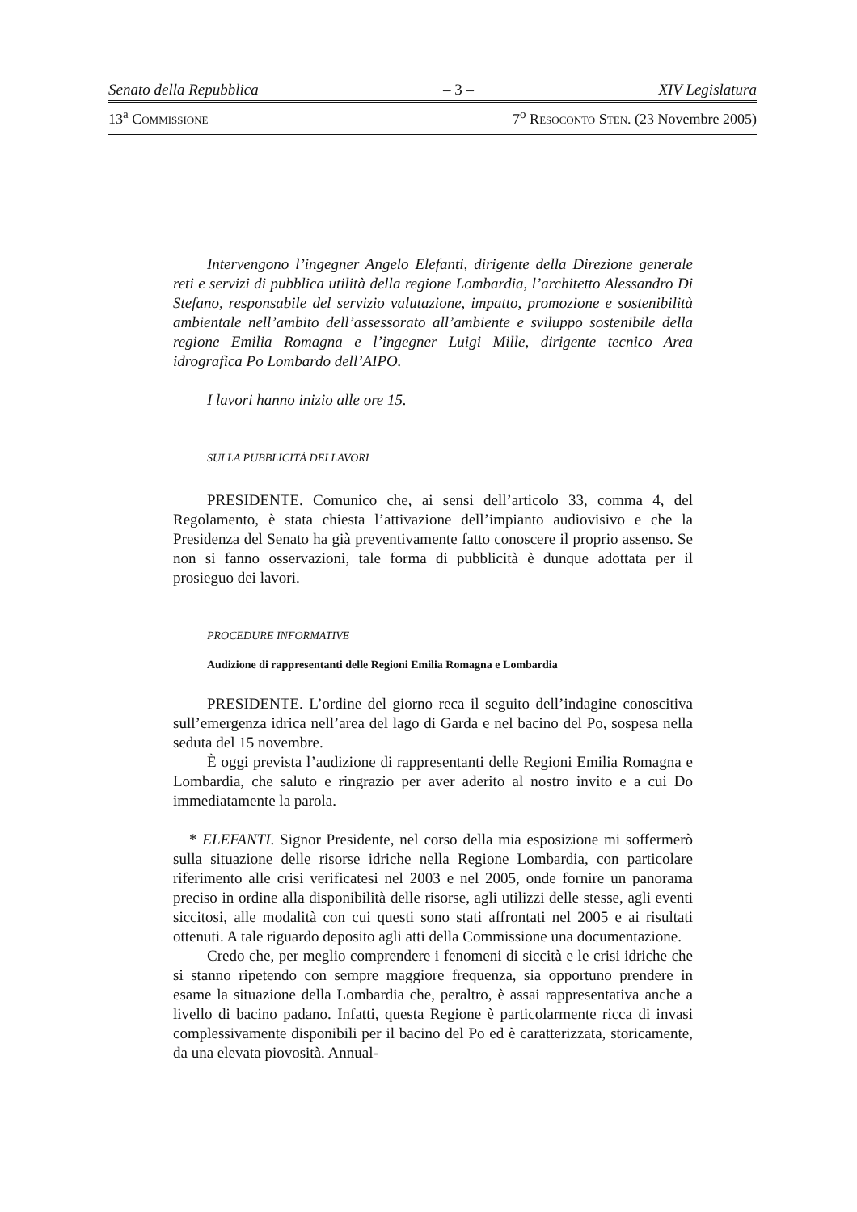Senato della Repubblica – 3 – XIV Legislatura
13<sup>a</sup> COMMISSIONE 7<sup>o</sup> RESOCONTO STEN. (23 Novembre 2005)
Intervengono l’ingegner Angelo Elefanti, dirigente della Direzione generale reti e servizi di pubblica utilità della regione Lombardia, l’architetto Alessandro Di Stefano, responsabile del servizio valutazione, impatto, promozione e sostenibilità ambientale nell’ambito dell’assessorato all’ambiente e sviluppo sostenibile della regione Emilia Romagna e l’ingegner Luigi Mille, dirigente tecnico Area idrografica Po Lombardo dell’AIPO.
I lavori hanno inizio alle ore 15.
SULLA PUBBLICITÀ DEI LAVORI
PRESIDENTE. Comunico che, ai sensi dell’articolo 33, comma 4, del Regolamento, è stata chiesta l’attivazione dell’impianto audiovisivo e che la Presidenza del Senato ha già preventivamente fatto conoscere il proprio assenso. Se non si fanno osservazioni, tale forma di pubblicità è dunque adottata per il prosieguo dei lavori.
PROCEDURE INFORMATIVE
Audizione di rappresentanti delle Regioni Emilia Romagna e Lombardia
PRESIDENTE. L’ordine del giorno reca il seguito dell’indagine conoscitiva sull’emergenza idrica nell’area del lago di Garda e nel bacino del Po, sospesa nella seduta del 15 novembre.
È oggi prevista l’audizione di rappresentanti delle Regioni Emilia Romagna e Lombardia, che saluto e ringrazio per aver aderito al nostro invito e a cui Do immediatamente la parola.
* ELEFANTI. Signor Presidente, nel corso della mia esposizione mi soffermerò sulla situazione delle risorse idriche nella Regione Lombardia, con particolare riferimento alle crisi verificatesi nel 2003 e nel 2005, onde fornire un panorama preciso in ordine alla disponibilità delle risorse, agli utilizzi delle stesse, agli eventi siccitosi, alle modalità con cui questi sono stati affrontati nel 2005 e ai risultati ottenuti. A tale riguardo deposito agli atti della Commissione una documentazione.
Credo che, per meglio comprendere i fenomeni di siccità e le crisi idriche che si stanno ripetendo con sempre maggiore frequenza, sia opportuno prendere in esame la situazione della Lombardia che, peraltro, è assai rappresentativa anche a livello di bacino padano. Infatti, questa Regione è particolarmente ricca di invasi complessivamente disponibili per il bacino del Po ed è caratterizzata, storicamente, da una elevata piovosità. Annual-